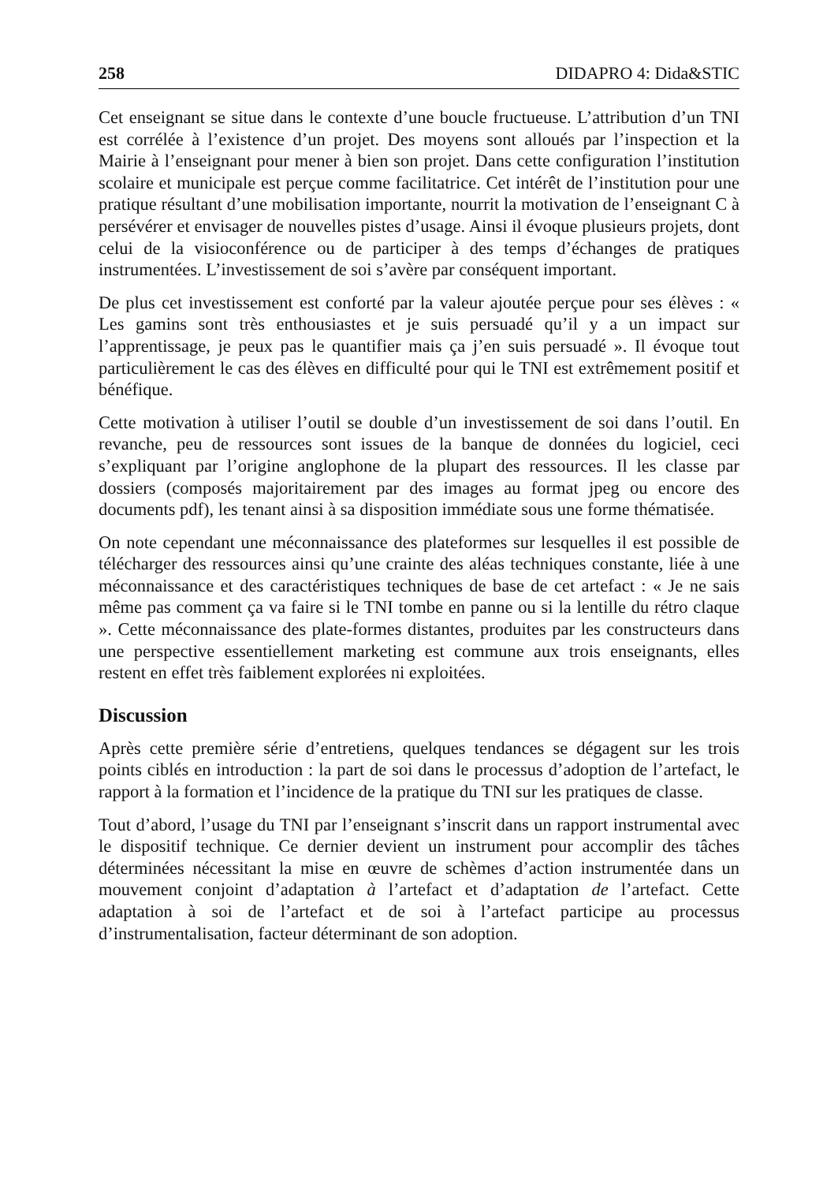258 DIDAPRO 4: Dida&STIC
Cet enseignant se situe dans le contexte d’une boucle fructueuse. L’attribution d’un TNI est corrélée à l’existence d’un projet. Des moyens sont alloués par l’inspection et la Mairie à l’enseignant pour mener à bien son projet. Dans cette configuration l’institution scolaire et municipale est perçue comme facilitatrice. Cet intérêt de l’institution pour une pratique résultant d’une mobilisation importante, nourrit la motivation de l’enseignant C à persévérer et envisager de nouvelles pistes d’usage. Ainsi il évoque plusieurs projets, dont celui de la visioconférence ou de participer à des temps d’échanges de pratiques instrumentées. L’investissement de soi s’avère par conséquent important.
De plus cet investissement est conforté par la valeur ajoutée perçue pour ses élèves : « Les gamins sont très enthousiastes et je suis persuadé qu’il y a un impact sur l’apprentissage, je peux pas le quantifier mais ça j’en suis persuadé ». Il évoque tout particulièrement le cas des élèves en difficulté pour qui le TNI est extrêmement positif et bénéfique.
Cette motivation à utiliser l’outil se double d’un investissement de soi dans l’outil. En revanche, peu de ressources sont issues de la banque de données du logiciel, ceci s’expliquant par l’origine anglophone de la plupart des ressources. Il les classe par dossiers (composés majoritairement par des images au format jpeg ou encore des documents pdf), les tenant ainsi à sa disposition immédiate sous une forme thématisée.
On note cependant une méconnaissance des plateformes sur lesquelles il est possible de télécharger des ressources ainsi qu’une crainte des aléas techniques constante, liée à une méconnaissance et des caractéristiques techniques de base de cet artefact : « Je ne sais même pas comment ça va faire si le TNI tombe en panne ou si la lentille du rétro claque ». Cette méconnaissance des plate-formes distantes, produites par les constructeurs dans une perspective essentiellement marketing est commune aux trois enseignants, elles restent en effet très faiblement explorées ni exploitées.
Discussion
Après cette première série d’entretiens, quelques tendances se dégagent sur les trois points ciblés en introduction : la part de soi dans le processus d’adoption de l’artefact, le rapport à la formation et l’incidence de la pratique du TNI sur les pratiques de classe.
Tout d’abord, l’usage du TNI par l’enseignant s’inscrit dans un rapport instrumental avec le dispositif technique. Ce dernier devient un instrument pour accomplir des tâches déterminées nécessitant la mise en œuvre de schèmes d’action instrumentée dans un mouvement conjoint d’adaptation à l’artefact et d’adaptation de l’artefact. Cette adaptation à soi de l’artefact et de soi à l’artefact participe au processus d’instrumentalisation, facteur déterminant de son adoption.